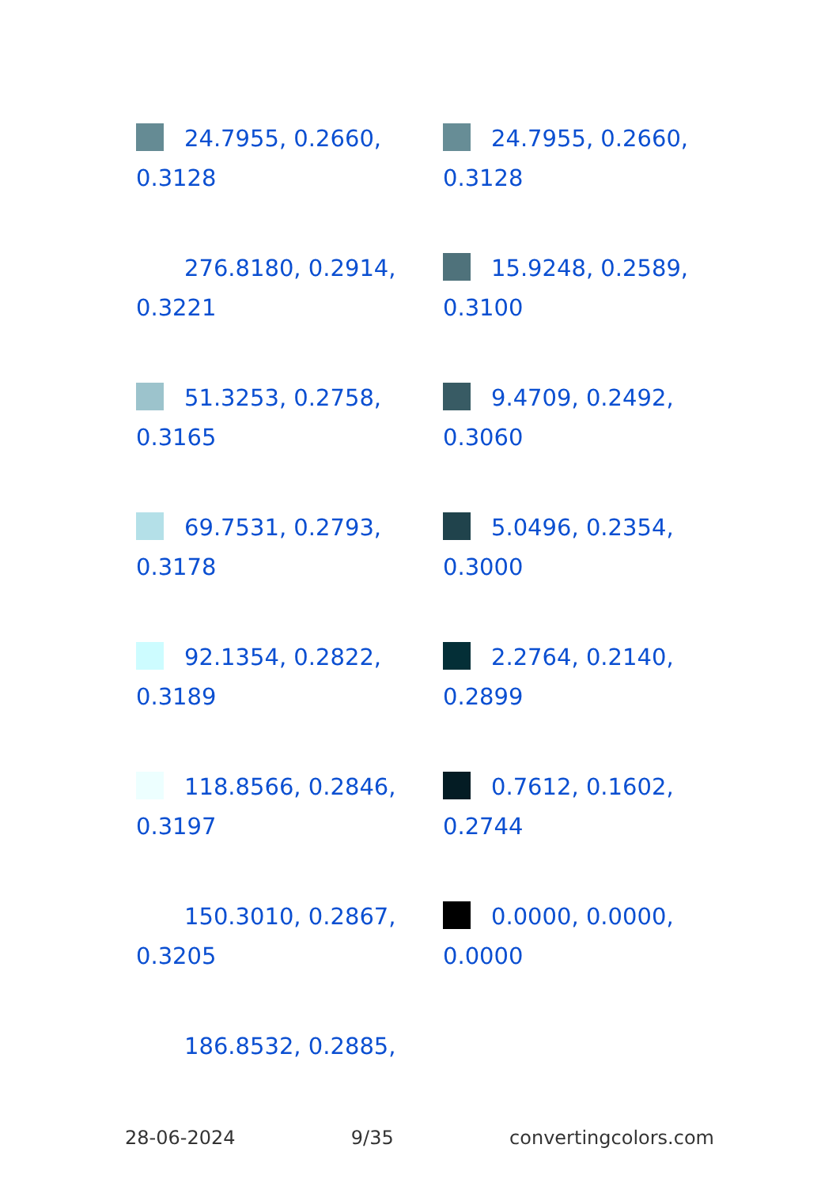24.7955, 0.2660,
0.3128
24.7955, 0.2660,
0.3128
276.8180, 0.2914,
0.3221
15.9248, 0.2589,
0.3100
51.3253, 0.2758,
0.3165
9.4709, 0.2492,
0.3060
69.7531, 0.2793,
0.3178
5.0496, 0.2354,
0.3000
92.1354, 0.2822,
0.3189
2.2764, 0.2140,
0.2899
118.8566, 0.2846,
0.3197
0.7612, 0.1602,
0.2744
150.3010, 0.2867,
0.3205
0.0000, 0.0000,
0.0000
186.8532, 0.2885,
28-06-2024 9/35 convertingcolors.com